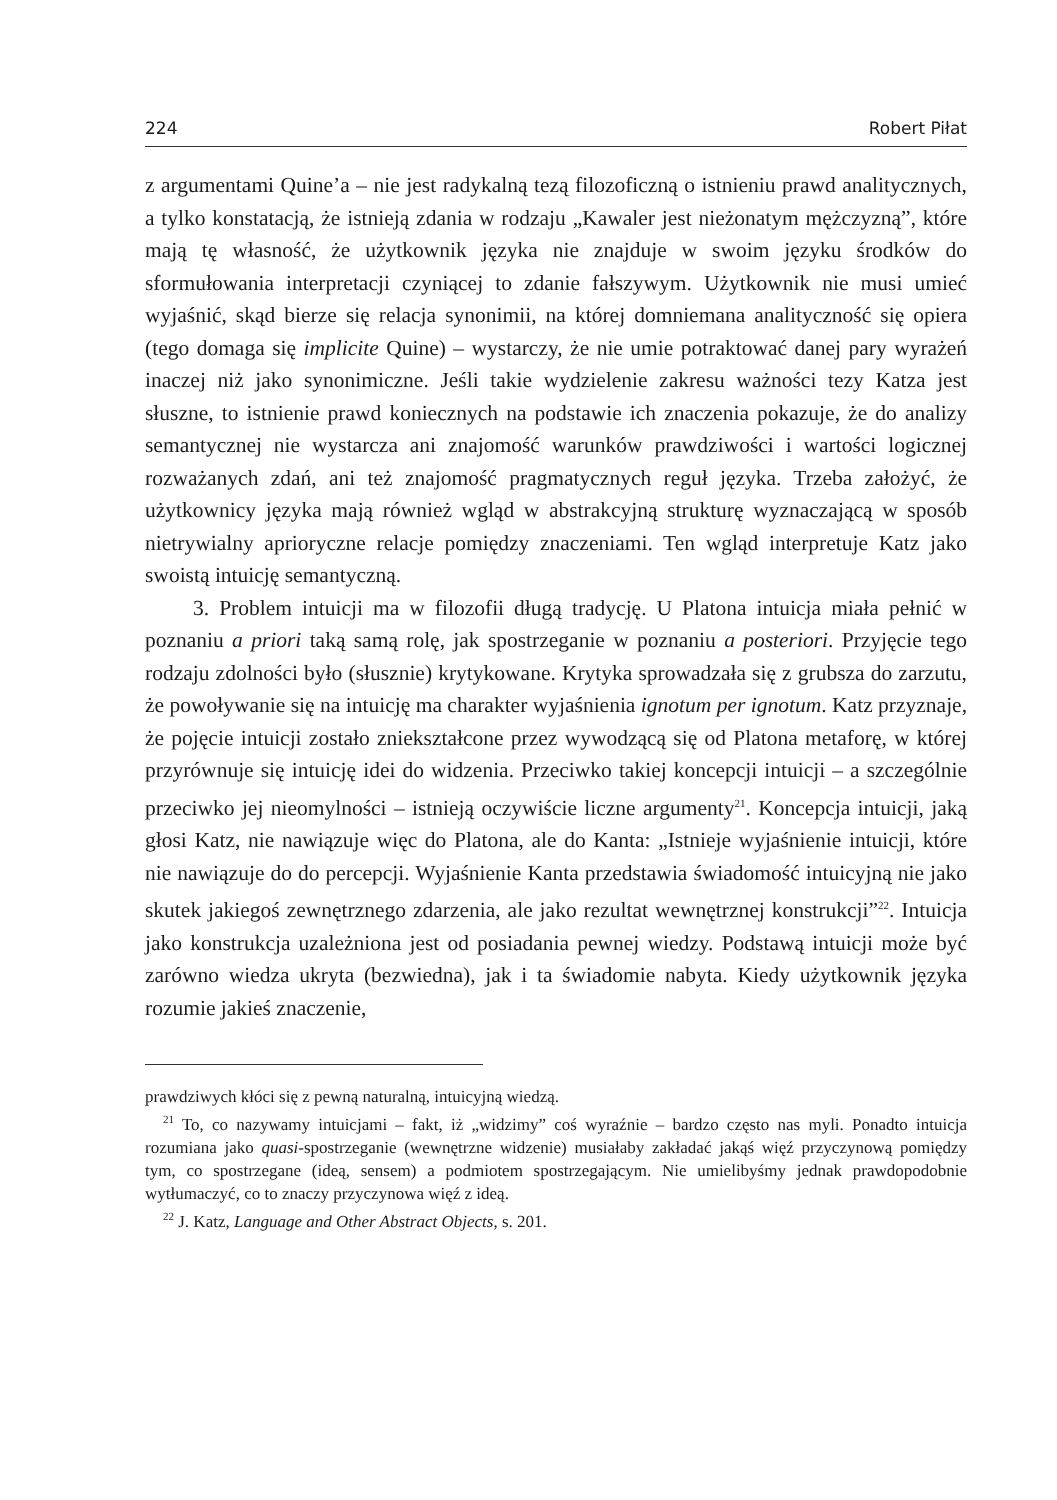224 Robert Piłat
z argumentami Quine’a – nie jest radykalną tezą filozoficzną o istnieniu prawd analitycznych, a tylko konstatacją, że istnieją zdania w rodzaju „Kawaler jest nieżonatym mężczyzną”, które mają tę własność, że użytkownik języka nie znajduje w swoim języku środków do sformułowania interpretacji czyniącej to zdanie fałszywym. Użytkownik nie musi umieć wyjaśnić, skąd bierze się relacja synonimii, na której domniemana analityczność się opiera (tego domaga się implicite Quine) – wystarczy, że nie umie potraktować danej pary wyrażeń inaczej niż jako synonimiczne. Jeśli takie wydzielenie zakresu ważności tezy Katza jest słuszne, to istnienie prawd koniecznych na podstawie ich znaczenia pokazuje, że do analizy semantycznej nie wystarcza ani znajomość warunków prawdziwości i wartości logicznej rozważanych zdań, ani też znajomość pragmatycznych reguł języka. Trzeba założyć, że użytkownicy języka mają również wgląd w abstrakcyjną strukturę wyznaczającą w sposób nietrywialny aprioryczne relacje pomiędzy znaczeniami. Ten wgląd interpretuje Katz jako swoistą intuicję semantyczną.
3. Problem intuicji ma w filozofii długą tradycję. U Platona intuicja miała pełnić w poznaniu a priori taką samą rolę, jak spostrzeganie w poznaniu a posteriori. Przyjęcie tego rodzaju zdolności było (słusznie) krytykowane. Krytyka sprowadzała się z grubsza do zarzutu, że powoływanie się na intuicję ma charakter wyjaśnienia ignotum per ignotum. Katz przyznaje, że pojęcie intuicji zostało zniekształcone przez wywodzącą się od Platona metaforę, w której przyrównuje się intuicję idei do widzenia. Przeciwko takiej koncepcji intuicji – a szczególnie przeciwko jej nieomylności – istnieją oczywiście liczne argumenty<sup>21</sup>. Koncepcja intuicji, jaką głosi Katz, nie nawiązuje więc do Platona, ale do Kanta: „Istnieje wyjaśnienie intuicji, które nie nawiązuje do do percepcji. Wyjaśnienie Kanta przedstawia świadomość intuicyjną nie jako skutek jakiegoś zewnętrznego zdarzenia, ale jako rezultat wewnętrznej konstrukcji”<sup>22</sup>. Intuicja jako konstrukcja uzależniona jest od posiadania pewnej wiedzy. Podstawą intuicji może być zarówno wiedza ukryta (bezwiedna), jak i ta świadomie nabyta. Kiedy użytkownik języka rozumie jakieś znaczenie,
prawdziwych kłóci się z pewną naturalną, intuicyjną wiedzą.
<sup>21</sup> To, co nazywamy intuicjami – fakt, iż „widzimy” coś wyraźnie – bardzo często nas myli. Ponadto intuicja rozumiana jako quasi-spostrzeganie (wewnętrzne widzenie) musiałaby zakładać jakąś więź przyczynową pomiędzy tym, co spostrzegane (ideą, sensem) a podmiotem spostrzegającym. Nie umielibyśmy jednak prawdopodobnie wytłumaczyć, co to znaczy przyczynowa więź z ideą.
<sup>22</sup> J. Katz, Language and Other Abstract Objects, s. 201.